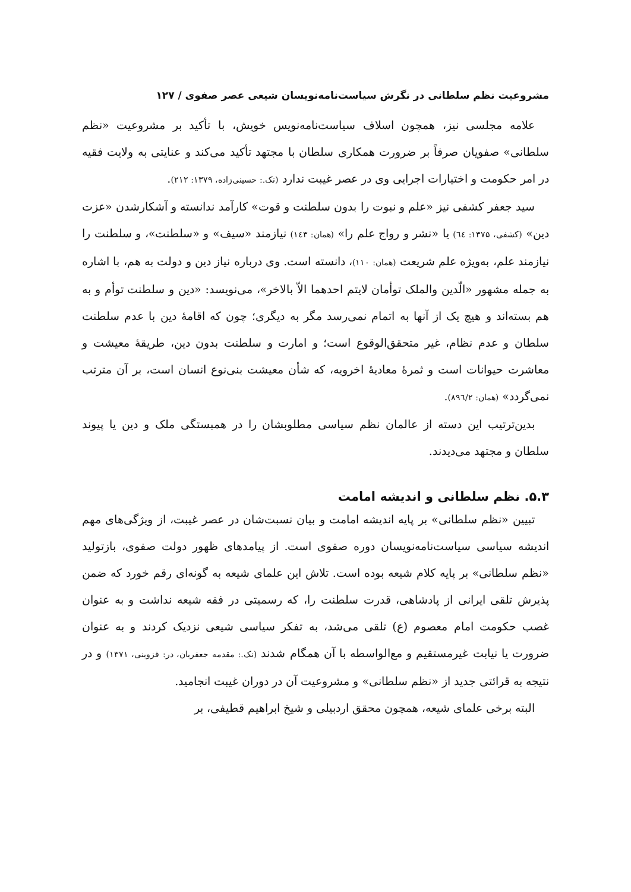مشروعیت نظم سلطانی در نگرش سیاست‌نامه‌نویسان شیعی عصر صفوی / ۱۲۷
علامه مجلسی نیز، همچون اسلاف سیاست‌نامه‌نویس خویش، با تأکید بر مشروعیت «نظم سلطانی» صفویان صرفاً بر ضرورت همکاری سلطان با مجتهد تأکید می‌کند و عنایتی به ولایت فقیه در امر حکومت و اختیارات اجرایی وی در عصر غیبت ندارد (نک.: حسینی‌زاده، ۱۳۷۹: ۲۱۲).
سید جعفر کشفی نیز «علم و نبوت را بدون سلطنت و قوت» کارآمد ندانسته و آشکارشدن «عزت دین» (کشفی، ۱۳۷۵: ٦٤) یا «نشر و رواج علم را» (همان: ۱٤۳) نیازمند «سیف» و «سلطنت»، و سلطنت را نیازمند علم، به‌ویژه علم شریعت (همان: ۱۱۰)، دانسته است. وی درباره نیاز دین و دولت به هم، با اشاره به جمله مشهور «الّدین والملک توأمان لایتم احدهما الاّ بالاخر»، می‌نویسد: «دین و سلطنت توأم و به هم بسته‌اند و هیچ یک از آنها به اتمام نمی‌رسد مگر به دیگری؛ چون که اقامهٔ دین با عدم سلطنت سلطان و عدم نظام، غیر متحقق‌الوقوع است؛ و امارت و سلطنت بدون دین، طریقهٔ معیشت و معاشرت حیوانات است و ثمرهٔ معادیهٔ اخرویه، که شأن معیشت بنی‌نوع انسان است، بر آن مترتب نمی‌گردد» (همان: ۸۹٦/۲).
بدین‌ترتیب این دسته از عالمان نظم سیاسی مطلوبشان را در همبستگی ملک و دین یا پیوند سلطان و مجتهد می‌دیدند.
۵.۳. نظم سلطانی و اندیشه امامت
تبیین «نظم سلطانی» بر پایه اندیشه امامت و بیان نسبت‌شان در عصر غیبت، از ویژگی‌های مهم اندیشه سیاسی سیاست‌نامه‌نویسان دوره صفوی است. از پیامدهای ظهور دولت صفوی، بازتولید «نظم سلطانی» بر پایه کلام شیعه بوده است. تلاش این علمای شیعه به گونه‌ای رقم خورد که ضمن پذیرش تلقی ایرانی از پادشاهی، قدرت سلطنت را، که رسمیتی در فقه شیعه نداشت و به عنوان غصب حکومت امام معصوم (ع) تلقی می‌شد، به تفکر سیاسی شیعی نزدیک کردند و به عنوان ضرورت یا نیابت غیرمستقیم و مع‌الواسطه با آن همگام شدند (نک.: مقدمه جعفریان، در: قزوینی، ۱۳۷۱) و در نتیجه به قرائتی جدید از «نظم سلطانی» و مشروعیت آن در دوران غیبت انجامید.
البته برخی علمای شیعه، همچون محقق اردبیلی و شیخ ابراهیم قطیفی، بر